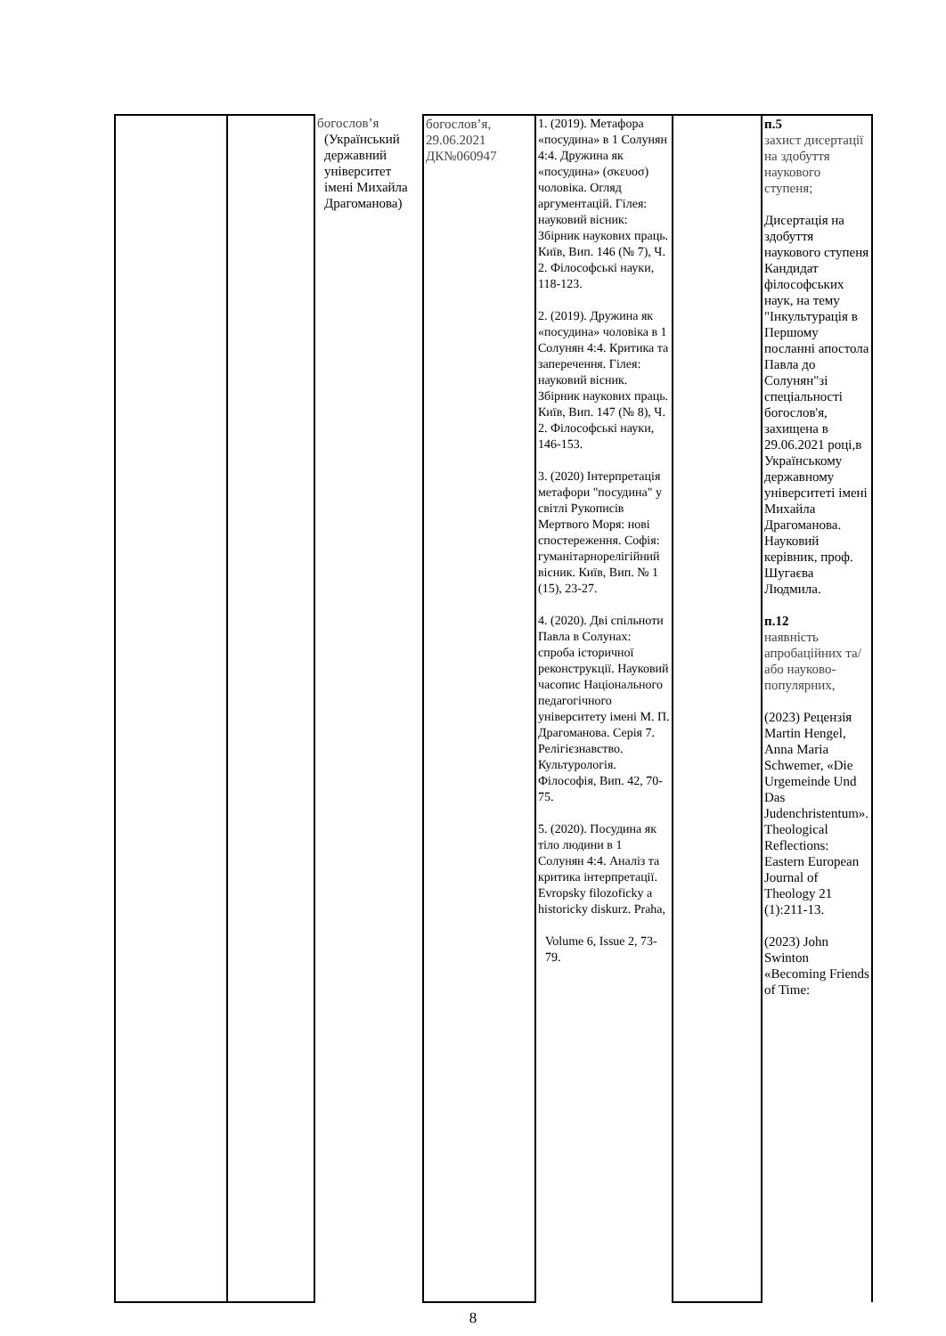| | | богослов’я (Український державний університет імені Михайла Драгоманова) | богослов’я, 29.06.2021 ДК№060947 | 1. (2019). Метафора «посудина» в 1 Солунян 4:4. Дружина як «посудина» (σκευοσ) чоловіка. Огляд аргументацій. Гілея: науковий вісник: Збірник наукових праць. Київ, Вип. 146 (№ 7), Ч. 2. Філософські науки, 118-123. 2. (2019). Дружина як «посудина» чоловіка в 1 Солунян 4:4. Критика та заперечення. Гілея: науковий вісник. Збірник наукових праць. Київ, Вип. 147 (№ 8), Ч. 2. Філософські науки, 146-153. 3. (2020) Інтерпретація метафори "посудина" у світлі Рукописів Мертвого Моря: нові спостереження. Софія: гуманітарнорелігійний вісник. Київ, Вип. № 1 (15), 23-27. 4. (2020). Дві спільноти Павла в Солунах: спроба історичної реконструкції. Науковий часопис Національного педагогічного університету імені М. П. Драгоманова. Серія 7. Релігієзнавство. Культурологія. Філософія, Вип. 42, 70-75. 5. (2020). Посудина як тіло людини в 1 Солунян 4:4. Аналіз та критика інтерпретації. Evropsky filozoficky a historicky diskurz. Praha, Volume 6, Issue 2, 73-79. | | п.5 захист дисертації на здобуття наукового ступеня; Дисертація на здобуття наукового ступеня Кандидат філософських наук, на тему "Інкультурація в Першому посланні апостола Павла до Солунян"зі спеціальності богослов'я, захищена в 29.06.2021 році,в Українському державному університеті імені Михайла Драгоманова. Науковий керівник, проф. Шугаєва Людмила. п.12 наявність апробаційних та/або науково-популярних, (2023) Рецензія Martin Hengel, Anna Maria Schwemer, «Die Urgemeinde Und Das Judenchristentum». Theological Reflections: Eastern European Journal of Theology 21 (1):211-13. (2023) John Swinton «Becoming Friends of Time: |
8